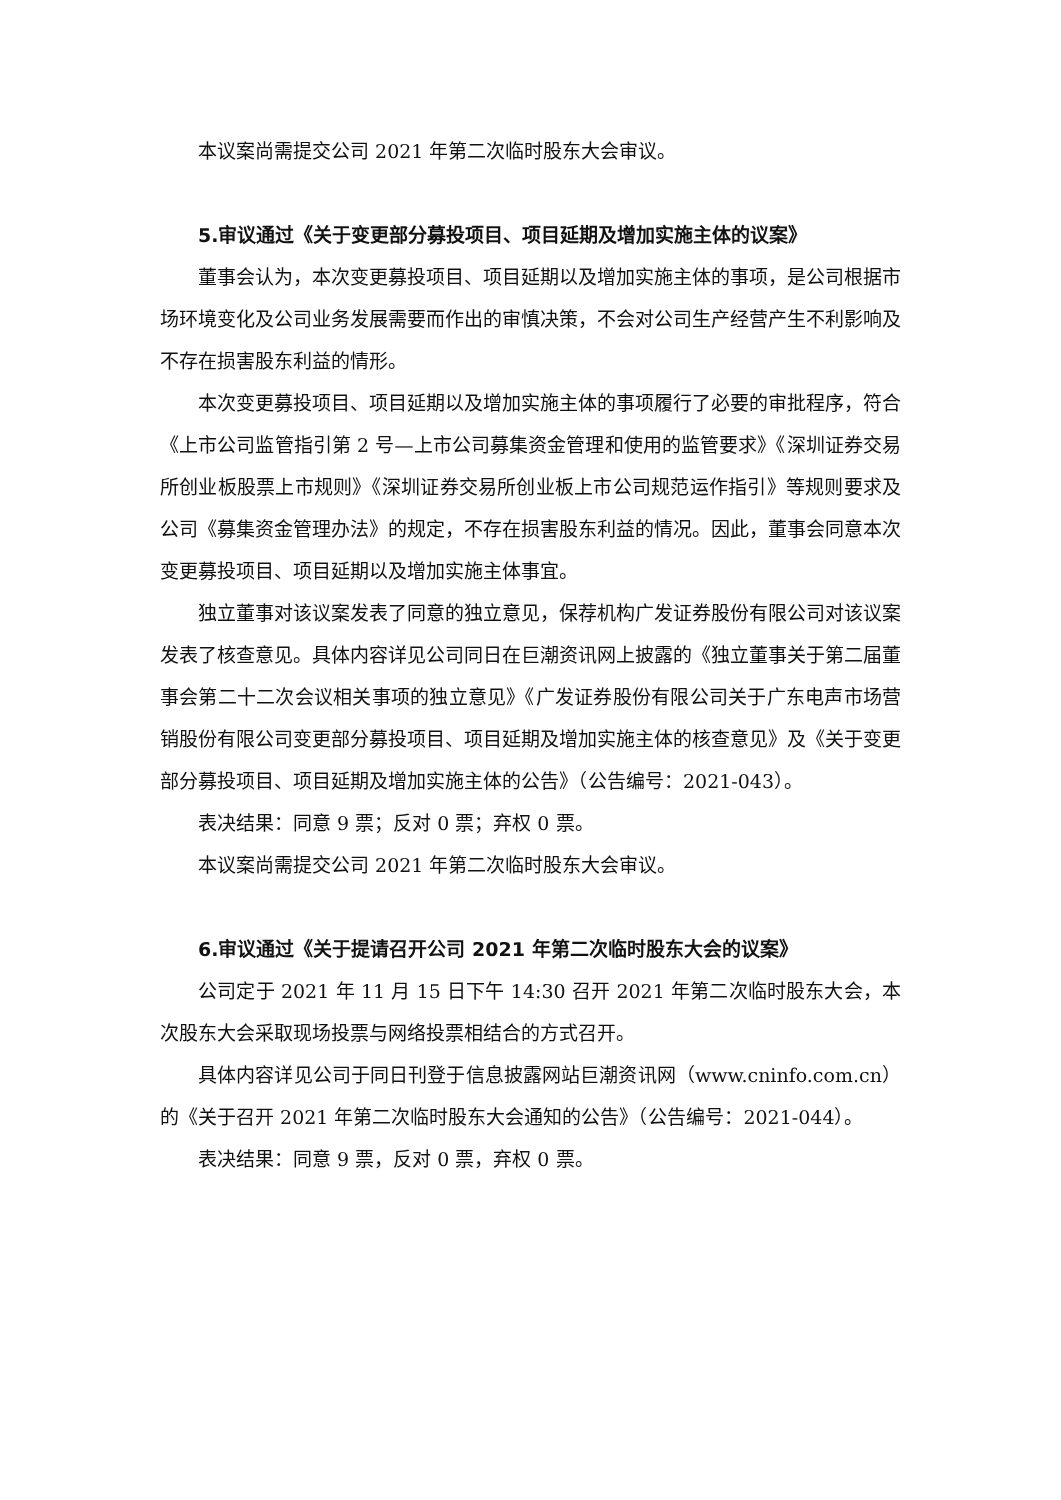本议案尚需提交公司 2021 年第二次临时股东大会审议。
5.审议通过《关于变更部分募投项目、项目延期及增加实施主体的议案》
董事会认为，本次变更募投项目、项目延期以及增加实施主体的事项，是公司根据市场环境变化及公司业务发展需要而作出的审慎决策，不会对公司生产经营产生不利影响及不存在损害股东利益的情形。
本次变更募投项目、项目延期以及增加实施主体的事项履行了必要的审批程序，符合《上市公司监管指引第 2 号—上市公司募集资金管理和使用的监管要求》《深圳证券交易所创业板股票上市规则》《深圳证券交易所创业板上市公司规范运作指引》等规则要求及公司《募集资金管理办法》的规定，不存在损害股东利益的情况。因此，董事会同意本次变更募投项目、项目延期以及增加实施主体事宜。
独立董事对该议案发表了同意的独立意见，保荐机构广发证券股份有限公司对该议案发表了核查意见。具体内容详见公司同日在巨潮资讯网上披露的《独立董事关于第二届董事会第二十二次会议相关事项的独立意见》《广发证券股份有限公司关于广东电声市场营销股份有限公司变更部分募投项目、项目延期及增加实施主体的核查意见》及《关于变更部分募投项目、项目延期及增加实施主体的公告》（公告编号：2021-043）。
表决结果：同意 9 票；反对 0 票；弃权 0 票。
本议案尚需提交公司 2021 年第二次临时股东大会审议。
6.审议通过《关于提请召开公司 2021 年第二次临时股东大会的议案》
公司定于 2021 年 11 月 15 日下午 14:30 召开 2021 年第二次临时股东大会，本次股东大会采取现场投票与网络投票相结合的方式召开。
具体内容详见公司于同日刊登于信息披露网站巨潮资讯网（www.cninfo.com.cn）的《关于召开 2021 年第二次临时股东大会通知的公告》（公告编号：2021-044）。
表决结果：同意 9 票，反对 0 票，弃权 0 票。